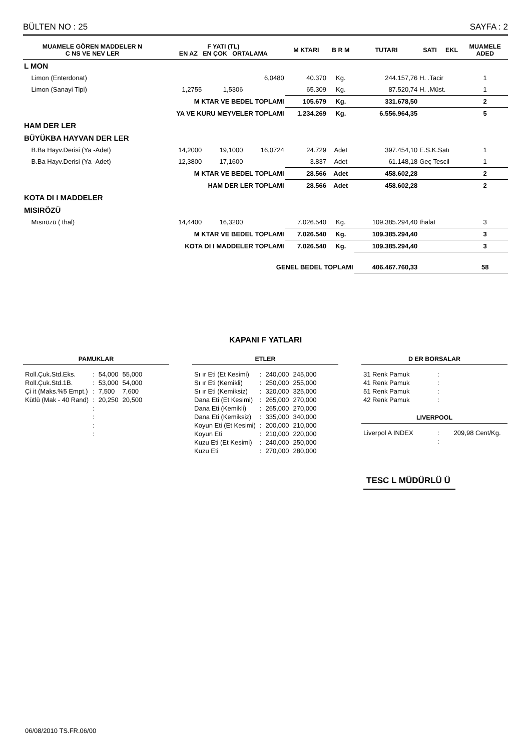BÜLTEN NO : 25 SAYFA : 2
| MUAMELE GÖREN MADDELER N C NS VE NEV LER | F YATI (TL) EN AZ EN ÇOK ORTALAMA | | | M KTARI | B R M | TUTARI | SATI | EKL | MUAMELE ADED |
| --- | --- | --- | --- | --- | --- | --- | --- | --- | --- |
| L MON | | | | | | | | | |
| Limon (Enterdonat) | | | 6,0480 | 40.370 | Kg. | 244.157,76 | H. .Tacir | | 1 |
| Limon (Sanayi Tipi) | 1,2755 | 1,5306 | | 65.309 | Kg. | 87.520,74 | H. .Müst. | | 1 |
| M KTAR VE BEDEL TOPLAMI | | | | 105.679 | Kg. | 331.678,50 | | | 2 |
| YA VE KURU MEYVELER TOPLAMI | | | | 1.234.269 | Kg. | 6.556.964,35 | | | 5 |
| HAM DER LER | | | | | | | | | |
| BÜYÜKBA HAYVAN DER LER | | | | | | | | | |
| B.Ba Hayv.Derisi (Ya -Adet) | 14,2000 | 19,1000 | 16,0724 | 24.729 | Adet | 397.454,10 | E.S.K.Satı | | 1 |
| B.Ba Hayv.Derisi (Ya -Adet) | 12,3800 | 17,1600 | | 3.837 | Adet | 61.148,18 | Geç Tescil | | 1 |
| M KTAR VE BEDEL TOPLAMI | | | | 28.566 | Adet | 458.602,28 | | | 2 |
| HAM DER LER TOPLAMI | | | | 28.566 | Adet | 458.602,28 | | | 2 |
| KOTA DI I MADDELER | | | | | | | | | |
| MISIRÖZÜ | | | | | | | | | |
| Mısırözü ( thal) | 14,4400 | 16,3200 | | 7.026.540 | Kg. | 109.385.294,40 | thalat | | 3 |
| M KTAR VE BEDEL TOPLAMI | | | | 7.026.540 | Kg. | 109.385.294,40 | | | 3 |
| KOTA DI I MADDELER TOPLAMI | | | | 7.026.540 | Kg. | 109.385.294,40 | | | 3 |
| GENEL BEDEL TOPLAMI | | | | | | 406.467.760,33 | | | 58 |
KAPANI F YATLARI
PAMUKLAR
| Roll.Çuk.Std.Eks. | : | 54,000 | 55,000 |
| Roll.Çuk.Std.1B. | : | 53,000 | 54,000 |
| Çi it (Maks.%5 Empt.) | : | 7,500 | 7,600 |
| Kütlü (Mak - 40 Rand) | : | 20,250 | 20,500 |
| | : | | |
| | : | | |
| | : | | |
| | : | | |
ETLER
| Sı ır Eti (Et Kesimi) | : | 240,000 | 245,000 |
| Sı ır Eti (Kemikli) | : | 250,000 | 255,000 |
| Sı ır Eti (Kemiksiz) | : | 320,000 | 325,000 |
| Dana Eti (Et Kesimi) | : | 265,000 | 270,000 |
| Dana Eti (Kemikli) | : | 265,000 | 270,000 |
| Dana Eti (Kemiksiz) | : | 335,000 | 340,000 |
| Koyun Eti (Et Kesimi) | : | 200,000 | 210,000 |
| Koyun Eti | : | 210,000 | 220,000 |
| Kuzu Eti (Et Kesimi) | : | 240,000 | 250,000 |
| Kuzu Eti | : | 270,000 | 280,000 |
D ER BORSALAR
| 31 Renk Pamuk | : |
| 41 Renk Pamuk | : |
| 51 Renk Pamuk | : |
| 42 Renk Pamuk | : |
LIVERPOOL
| Liverpol A INDEX | : | 209,98 Cent/Kg. |
| | : | |
TESC L MÜDÜRLÜ Ü
06/08/2010 TS.FR.06/00